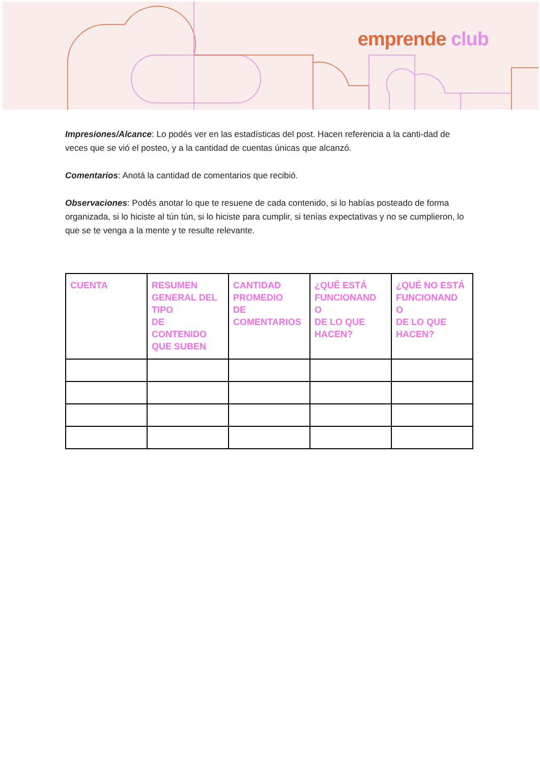emprende club
Impresiones/Alcance: Lo podés ver en las estadísticas del post. Hacen referencia a la canti-dad de veces que se vió el posteo, y a la cantidad de cuentas únicas que alcanzó.
Comentarios: Anotá la cantidad de comentarios que recibió.
Observaciones: Podés anotar lo que te resuene de cada contenido, si lo habías posteado de forma organizada, si lo hiciste al tún tún, si lo hiciste para cumplir, si tenías expectativas y no se cumplieron, lo que se te venga a la mente y te resulte relevante.
| CUENTA | RESUMEN GENERAL DEL TIPO DE CONTENIDO QUE SUBEN | CANTIDAD PROMEDIO DE COMENTARIOS | ¿QUÉ ESTÁ FUNCIONAND O DE LO QUE HACEN? | ¿QUÉ NO ESTÁ FUNCIONAND O DE LO QUE HACEN? |
| --- | --- | --- | --- | --- |